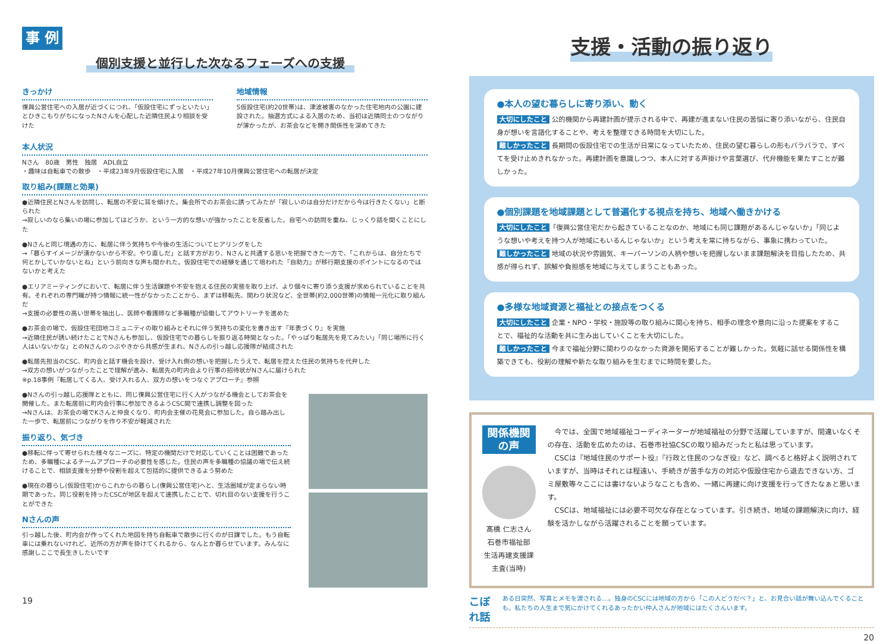事 例
個別支援と並行した次なるフェーズへの支援
きっかけ
復興公営住宅への入居が近づくにつれ、「仮設住宅にずっといたい」とひきこもりがちになったNさんを心配した近隣住民より相談を受けた
地域情報
S仮設住宅(約20世帯)は、津波被害のなかった住宅地内の公園に建設された。抽選方式による入居のため、当初は近隣同士のつながりが薄かったが、お茶会などを開き関係性を深めてきた
本人状況
Nさん　80歳　男性　独居　ADL自立
・趣味は自転車での散歩　・平成23年9月仮設住宅に入居　・平成27年10月復興公営住宅への転居が決定
取り組み(課題と効果)
●近隣住民とNさんを訪問し、転居の不安に耳を傾けた。集会所でのお茶会に誘ってみたが「寂しいのは自分だけだから今は行きたくない」と断られた
→寂しいのなら集いの場に参加してはどうか、という一方的な想いが強かったことを反省した。自宅への訪問を重ね、じっくり話を聞くことにした
●Nさんと同じ境遇の方に、転居に伴う気持ちや今後の生活についてヒアリングをした
→「暮らすイメージが湧かないから不安。やり直しだ」と話す方がおり、Nさんと共通する思いを把握できた一方で、「これからは、自分たちで何とかしていかないとね」という前向きな声も聞かれた。仮設住宅での経験を通じて培われた『自助力』が移行期支援のポイントになるのではないかと考えた
●エリアミーティングにおいて、転居に伴う生活課題や不安を抱える住民の実態を取り上げ、より個々に寄り添う支援が求められていることを共有。それぞれの専門職が持つ情報に統一性がなかったことから、まずは移転先、関わり状況など、全世帯(約2,000世帯)の情報一元化に取り組んだ
→支援の必要性の高い世帯を抽出し、医師や看護師など多職種が協働してアウトリーチを進めた
●お茶会の場で、仮設住宅団地コミュニティの取り組みとそれに伴う気持ちの変化を書き出す『年表づくり』を実施
→近隣住民が誘い続けたことでNさんも参加し、仮設住宅での暮らしを振り返る時間となった。「やっぱり転居先を見てみたい」「同じ場所に行く人はいないかな」とのNさんのつぶやきから共感が生まれ、Nさんの引っ越し応援隊が結成された
●転居先担当のCSC、町内会と話す機会を設け、受け入れ側の想いを把握したうえで、転居を控えた住民の気持ちを代弁した
→双方の想いがつながったことで理解が進み、転居先の町内会より行事の招待状がNさんに届けられた
※p.18事例『転居してくる人、受け入れる人、双方の想いをつなぐアプローチ』参照
●Nさんの引っ越し応援隊とともに、同じ復興公営住宅に行く人がつながる機会としてお茶会を開催した。また転居前に町内会行事に参加できるようCSC間で連携し調整を図った
→Nさんは、お茶会の場でKさんと仲良くなり、町内会主催の花見会に参加した。自ら踏み出した一歩で、転居前につながりを作り不安が軽減された
振り返り、気づき
●移転に伴って寄せられた様々なニーズに、特定の機関だけで対応していくことは困難であったため、多職種によるチームアプローチの必要性を感じた。住民の声を多職種の協議の場で伝え続けることで、相談支援を分野や役割を超えて包括的に提供できるよう努めた
●現在の暮らし(仮設住宅)からこれからの暮らし(復興公営住宅)へと、生活圏域が定まらない時期であった。同じ役割を持ったCSCが地区を超えて連携したことで、切れ目のない支援を行うことができた
Nさんの声
引っ越した後、町内会が作ってくれた地図を持ち自転車で散歩に行くのが日課でした。もう自転車には乗れないけれど、近所の方が声を掛けてくれるから、なんとか暮らせています。みんなに感謝しここで長生きしたいです
19
支援・活動の振り返り
●本人の望む暮らしに寄り添い、動く
大切にしたこと 公的機関から再建計画が提示される中で、再建が進まない住民の苦悩に寄り添いながら、住民自身が想いを言語化することや、考えを整理できる時間を大切にした。
難しかったこと 長期間の仮設住宅での生活が日常になっていたため、住民の望む暮らしの形もバラバラで、すべてを受け止めきれなかった。再建計画を意識しつつ、本人に対する声掛けや言葉選び、代弁機能を果たすことが難しかった。
●個別課題を地域課題として普遍化する視点を持ち、地域へ働きかける
大切にしたこと 「復興公営住宅だから起きていることなのか、地域にも同じ課題があるんじゃないか」「同じような想いや考えを持つ人が地域にもいるんじゃないか」という考えを常に持ちながら、事象に携わっていた。
難しかったこと 地域の状況や雰囲気、キーパーソンの人柄や想いを把握しないまま課題解決を目指したため、共感が得られず、誤解や負担感を地域に与えてしまうこともあった。
●多様な地域資源と福祉との接点をつくる
大切にしたこと 企業・NPO・学校・施設等の取り組みに関心を持ち、相手の理念や意向に沿った提案をすることで、福祉的な活動を共に生み出していくことを大切にした。
難しかったこと 今まで福祉分野に関わりのなかった資源を開拓することが難しかった。気軽に話せる関係性を構築できても、役割の理解や新たな取り組みを生むまでに時間を要した。
関係機関の声
髙橋 仁志さん
石巻市福祉部
生活再建支援課 主査(当時)
　今では、全国で地域福祉コーディネーターが地域福祉の分野で活躍していますが、間違いなくその存在、活動を広めたのは、石巻市社協CSCの取り組みだったと私は思っています。
　CSCは『地域住民のサポート役』『行政と住民のつなぎ役』など、調べると格好よく説明されていますが、当時はそれとは程遠い、手続きが苦手な方の対応や仮設住宅から退去できない方、ゴミ屋敷等々ここには書けないようなことも含め、一緒に再建に向け支援を行ってきたなぁと思います。
　CSCは、地域福祉には必要不可欠な存在となっています。引き続き、地域の課題解決に向け、経験を活かしながら活躍されることを願っています。
こぼれ話 ある日突然、写真とメモを渡される…。独身のCSCには地域の方から「この人どうだべ？」と、お見合い話が舞い込んでくることも。私たちの人生まで気にかけてくれるあったかい仲人さんが地域にはたくさんいます。
20